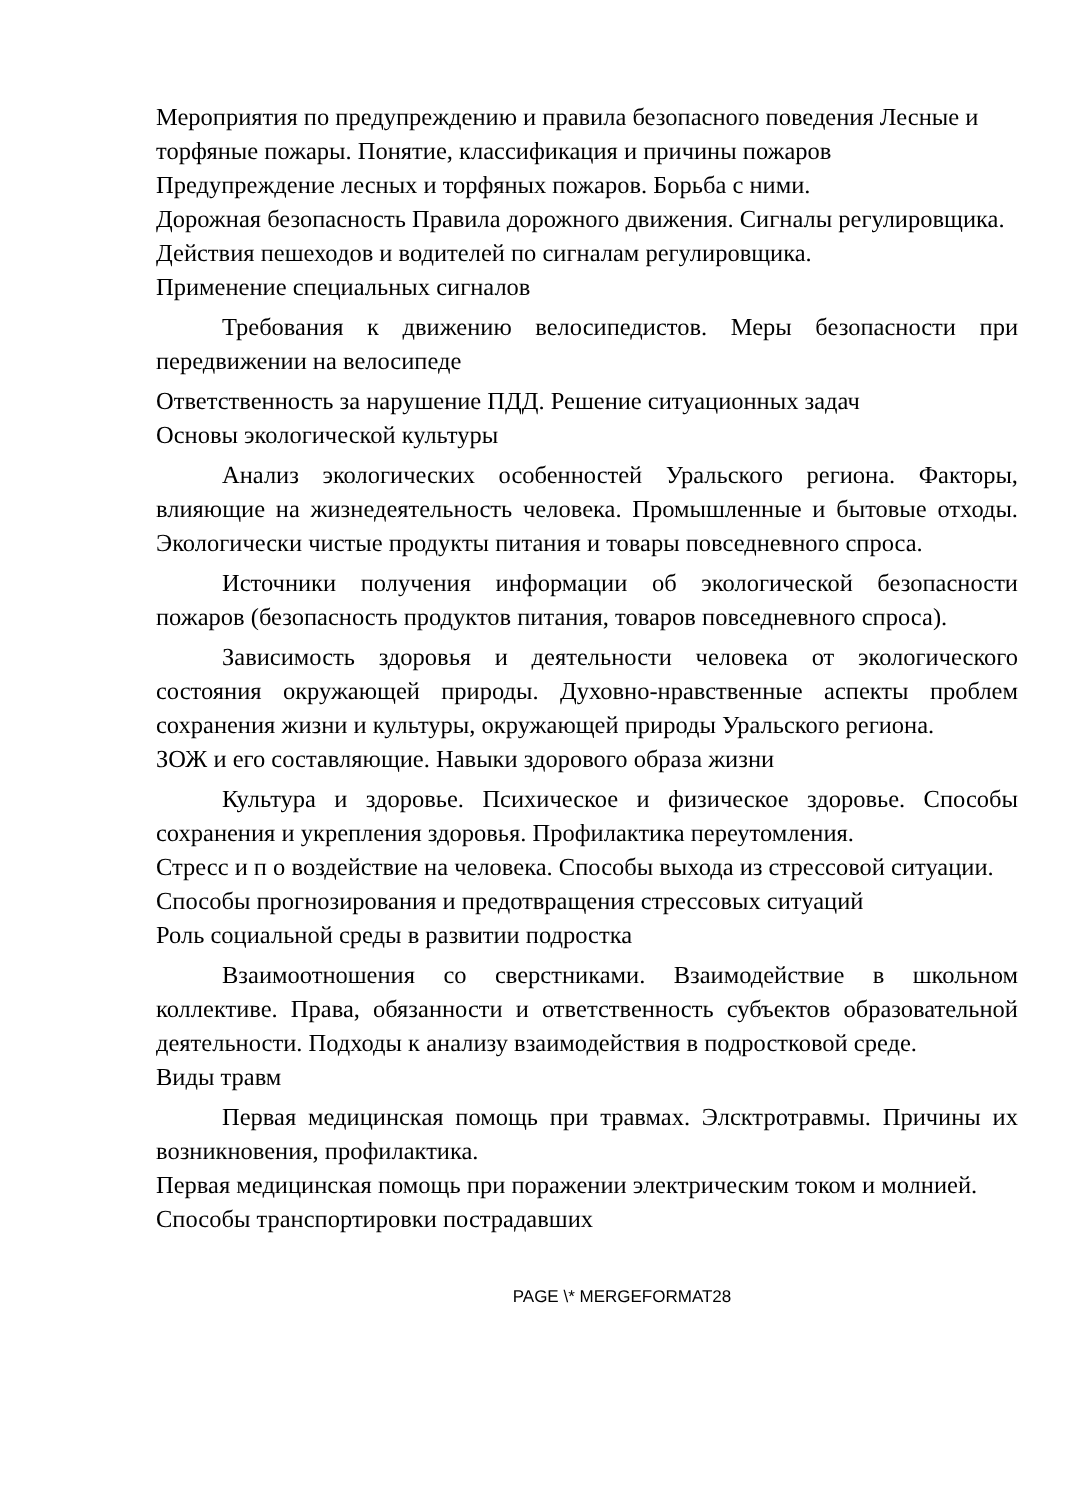Мероприятия по предупреждению и правила безопасного поведения Лесные и торфяные пожары. Понятие, классификация и причины пожаров
Предупреждение лесных и торфяных пожаров. Борьба с ними.
Дорожная безопасность Правила дорожного движения. Сигналы регулировщика.
Действия пешеходов и водителей по сигналам регулировщика.
Применение специальных сигналов
Требования к движению велосипедистов. Меры безопасности при передвижении на велосипеде
Ответственность за нарушение ПДД. Решение ситуационных задач
Основы экологической культуры
Анализ экологических особенностей Уральского региона. Факторы, влияющие на жизнедеятельность человека. Промышленные и бытовые отходы. Экологически чистые продукты питания и товары повседневного спроса.
Источники получения информации об экологической безопасности пожаров (безопасность продуктов питания, товаров повседневного спроса).
Зависимость здоровья и деятельности человека от экологического состояния окружающей природы. Духовно-нравственные аспекты проблем сохранения жизни и культуры, окружающей природы Уральского региона.
ЗОЖ и его составляющие. Навыки здорового образа жизни
Культура и здоровье. Психическое и физическое здоровье. Способы сохранения и укрепления здоровья. Профилактика переутомления.
Стресс и п о воздействие на человека. Способы выхода из стрессовой ситуации.
Способы прогнозирования и предотвращения стрессовых ситуаций
Роль социальной среды в развитии подростка
Взаимоотношения со сверстниками. Взаимодействие в школьном коллективе. Права, обязанности и ответственность субъектов образовательной деятельности. Подходы к анализу взаимодействия в подростковой среде.
Виды травм
Первая медицинская помощь при травмах. Элсктротравмы. Причины их возникновения, профилактика.
Первая медицинская помощь при поражении электрическим током и молнией.
Способы транспортировки пострадавших
PAGE \* MERGEFORMAT28